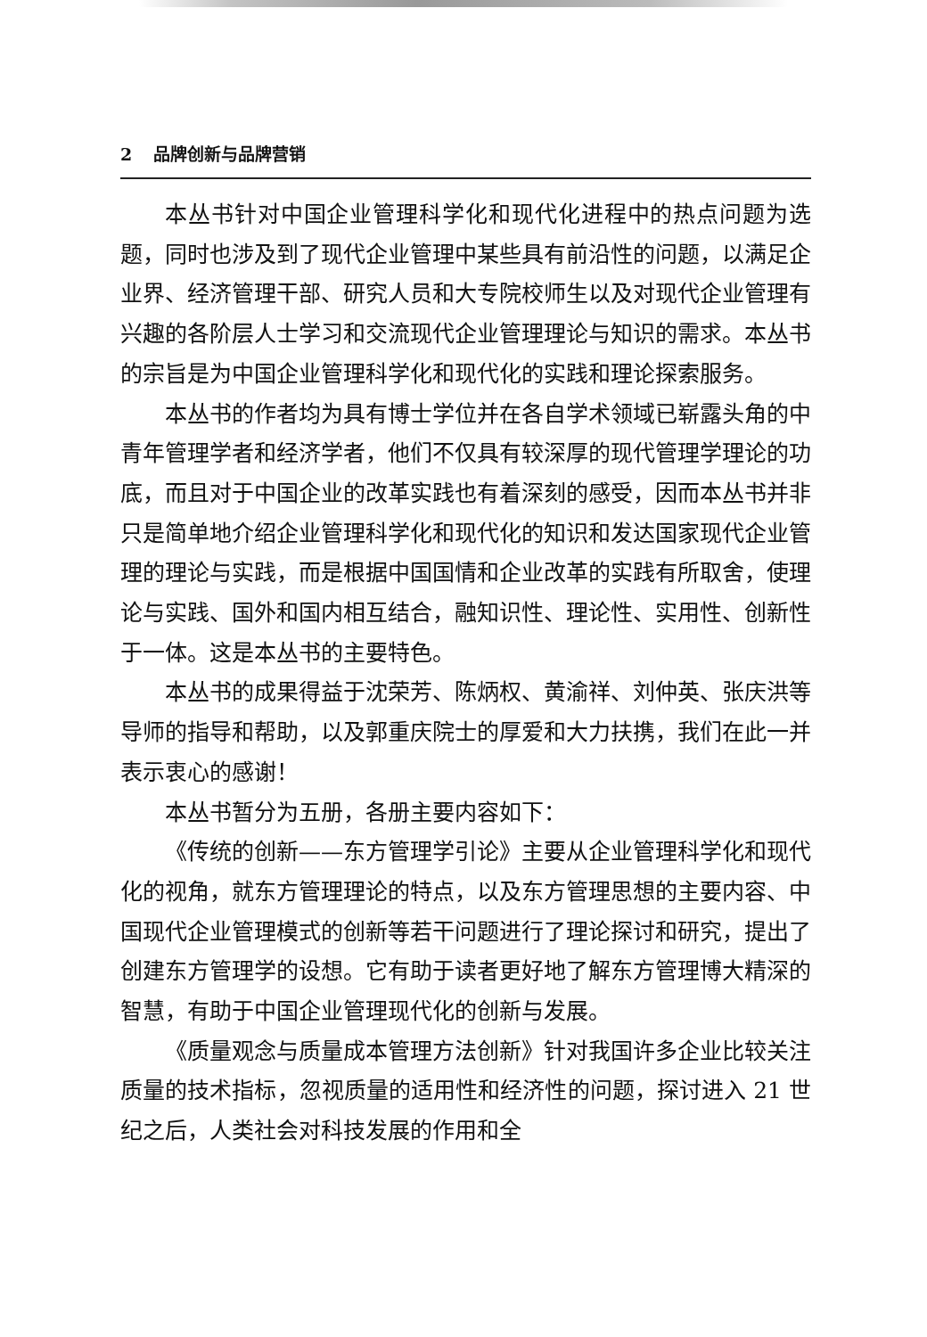2 品牌创新与品牌营销
本丛书针对中国企业管理科学化和现代化进程中的热点问题为选题，同时也涉及到了现代企业管理中某些具有前沿性的问题，以满足企业界、经济管理干部、研究人员和大专院校师生以及对现代企业管理有兴趣的各阶层人士学习和交流现代企业管理理论与知识的需求。本丛书的宗旨是为中国企业管理科学化和现代化的实践和理论探索服务。
本丛书的作者均为具有博士学位并在各自学术领域已崭露头角的中青年管理学者和经济学者，他们不仅具有较深厚的现代管理学理论的功底，而且对于中国企业的改革实践也有着深刻的感受，因而本丛书并非只是简单地介绍企业管理科学化和现代化的知识和发达国家现代企业管理的理论与实践，而是根据中国国情和企业改革的实践有所取舍，使理论与实践、国外和国内相互结合，融知识性、理论性、实用性、创新性于一体。这是本丛书的主要特色。
本丛书的成果得益于沈荣芳、陈炳权、黄渝祥、刘仲英、张庆洪等导师的指导和帮助，以及郭重庆院士的厚爱和大力扶携，我们在此一并表示衷心的感谢！
本丛书暂分为五册，各册主要内容如下：
《传统的创新——东方管理学引论》主要从企业管理科学化和现代化的视角，就东方管理理论的特点，以及东方管理思想的主要内容、中国现代企业管理模式的创新等若干问题进行了理论探讨和研究，提出了创建东方管理学的设想。它有助于读者更好地了解东方管理博大精深的智慧，有助于中国企业管理现代化的创新与发展。
《质量观念与质量成本管理方法创新》针对我国许多企业比较关注质量的技术指标，忽视质量的适用性和经济性的问题，探讨进入 21 世纪之后，人类社会对科技发展的作用和全